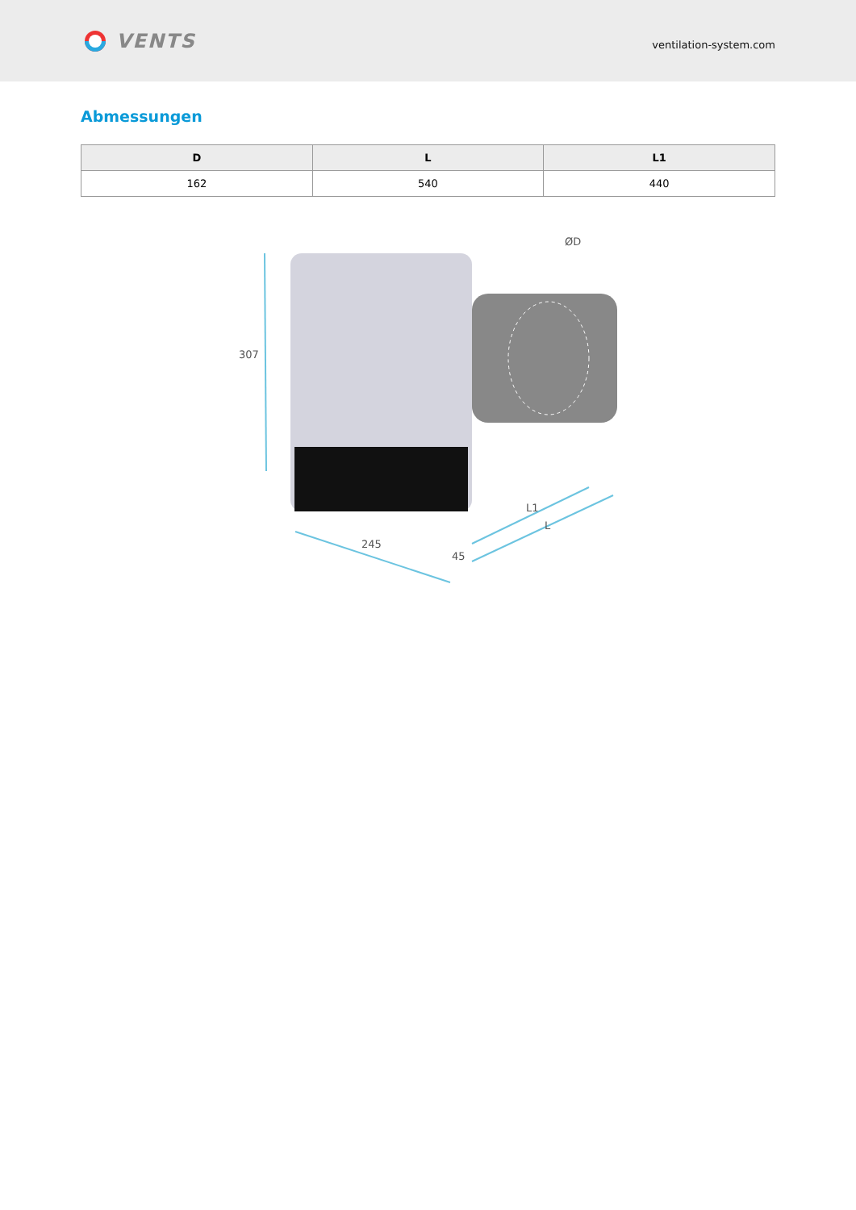VENTS
ventilation-system.com
Abmessungen
| D | L | L1 |
| --- | --- | --- |
| 162 | 540 | 440 |
307
245
45
L1
L
ØD